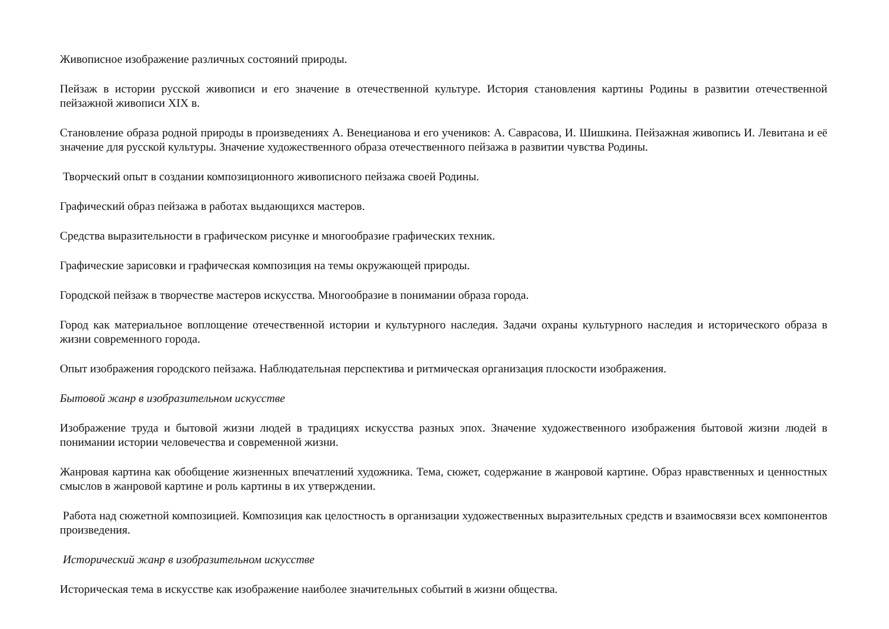Живописное изображение различных состояний природы.
Пейзаж в истории русской живописи и его значение в отечественной культуре. История становления картины Родины в развитии отечественной пейзажной живописи XIX в.
Становление образа родной природы в произведениях А. Венецианова и его учеников: А. Саврасова, И. Шишкина. Пейзажная живопись И. Левитана и её значение для русской культуры. Значение художественного образа отечественного пейзажа в развитии чувства Родины.
Творческий опыт в создании композиционного живописного пейзажа своей Родины.
Графический образ пейзажа в работах выдающихся мастеров.
Средства выразительности в графическом рисунке и многообразие графических техник.
Графические зарисовки и графическая композиция на темы окружающей природы.
Городской пейзаж в творчестве мастеров искусства. Многообразие в понимании образа города.
Город как материальное воплощение отечественной истории и культурного наследия. Задачи охраны культурного наследия и исторического образа в жизни современного города.
Опыт изображения городского пейзажа. Наблюдательная перспектива и ритмическая организация плоскости изображения.
Бытовой жанр в изобразительном искусстве
Изображение труда и бытовой жизни людей в традициях искусства разных эпох. Значение художественного изображения бытовой жизни людей в понимании истории человечества и современной жизни.
Жанровая картина как обобщение жизненных впечатлений художника. Тема, сюжет, содержание в жанровой картине. Образ нравственных и ценностных смыслов в жанровой картине и роль картины в их утверждении.
Работа над сюжетной композицией. Композиция как целостность в организации художественных выразительных средств и взаимосвязи всех компонентов произведения.
Исторический жанр в изобразительном искусстве
Историческая тема в искусстве как изображение наиболее значительных событий в жизни общества.